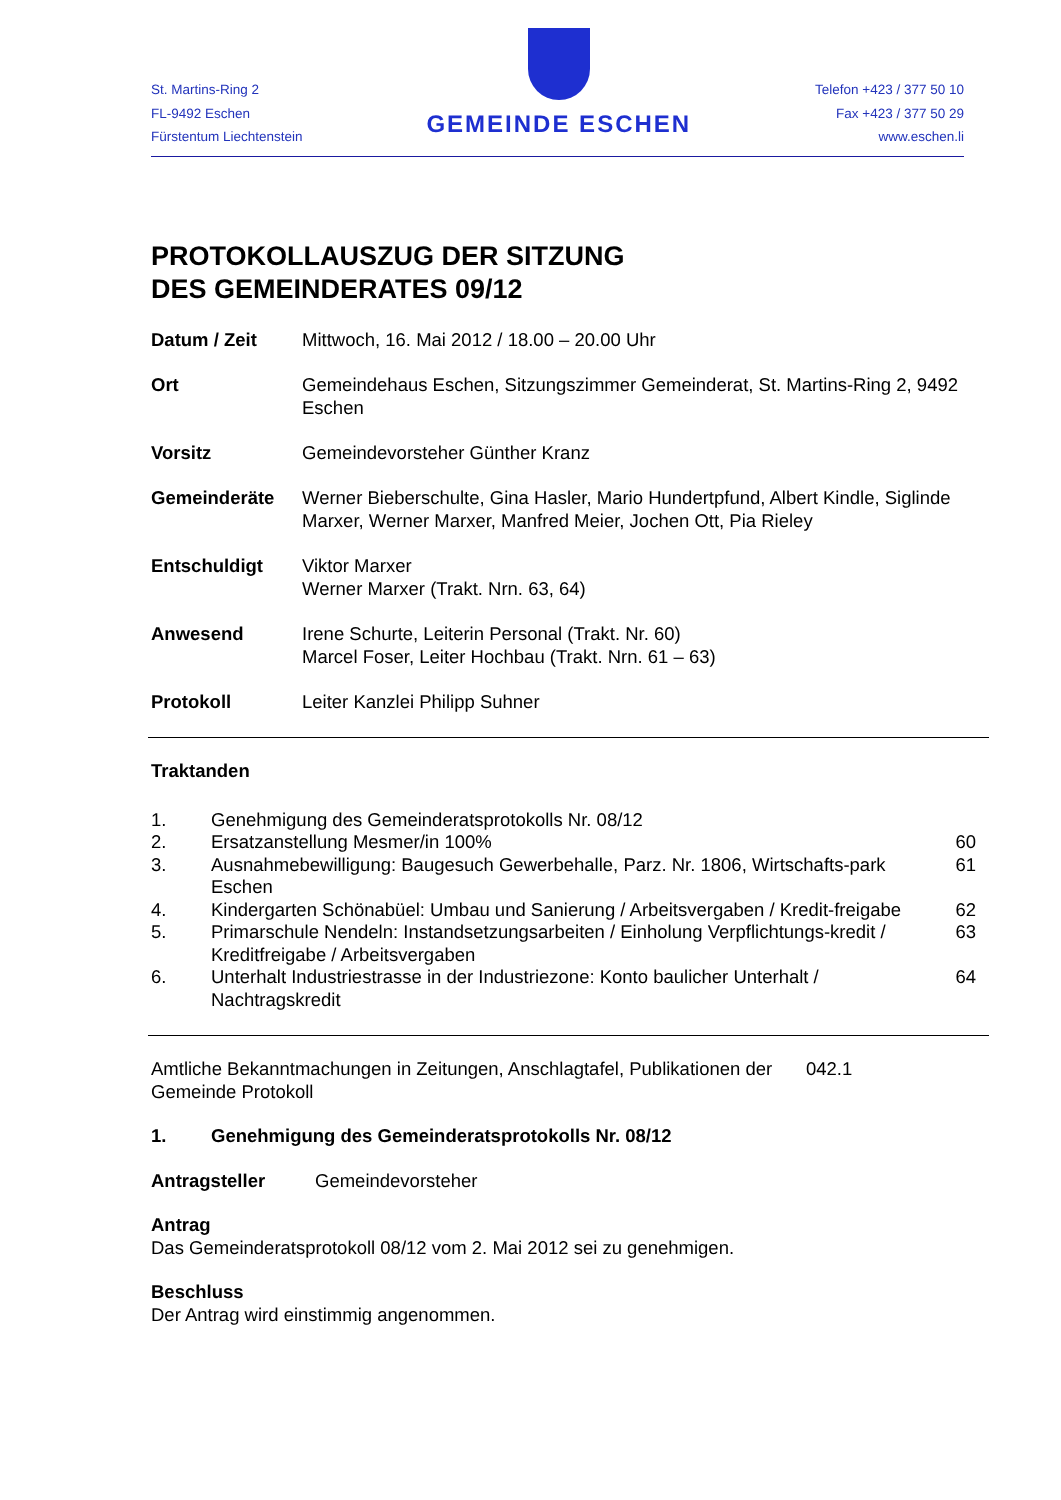St. Martins-Ring 2
FL-9492 Eschen
Fürstentum Liechtenstein
GEMEINDE ESCHEN
Telefon +423 / 377 50 10
Fax +423 / 377 50 29
www.eschen.li
PROTOKOLLAUSZUG DER SITZUNG
DES GEMEINDERATES 09/12
Datum / Zeit Mittwoch, 16. Mai 2012 / 18.00 – 20.00 Uhr
Ort Gemeindehaus Eschen, Sitzungszimmer Gemeinderat, St. Martins-Ring 2, 9492 Eschen
Vorsitz Gemeindevorsteher Günther Kranz
Gemeinderäte Werner Bieberschulte, Gina Hasler, Mario Hundertpfund, Albert Kindle, Siglinde Marxer, Werner Marxer, Manfred Meier, Jochen Ott, Pia Rieley
Entschuldigt Viktor Marxer
Werner Marxer (Trakt. Nrn. 63, 64)
Anwesend Irene Schurte, Leiterin Personal (Trakt. Nr. 60)
Marcel Foser, Leiter Hochbau (Trakt. Nrn. 61 – 63)
Protokoll Leiter Kanzlei Philipp Suhner
Traktanden
| 1. | Genehmigung des Gemeinderatsprotokolls Nr. 08/12 | |
| 2. | Ersatzanstellung Mesmer/in 100% | 60 |
| 3. | Ausnahmebewilligung: Baugesuch Gewerbehalle, Parz. Nr. 1806, Wirtschafts-park Eschen | 61 |
| 4. | Kindergarten Schönabüel: Umbau und Sanierung / Arbeitsvergaben / Kredit-freigabe | 62 |
| 5. | Primarschule Nendeln: Instandsetzungsarbeiten / Einholung Verpflichtungs-kredit / Kreditfreigabe / Arbeitsvergaben | 63 |
| 6. | Unterhalt Industriestrasse in der Industriezone: Konto baulicher Unterhalt / Nachtragskredit | 64 |
Amtliche Bekanntmachungen in Zeitungen, Anschlagtafel, Publikationen der Gemeinde Protokoll
042.1
1. Genehmigung des Gemeinderatsprotokolls Nr. 08/12
Antragsteller Gemeindevorsteher
Antrag
Das Gemeinderatsprotokoll 08/12 vom 2. Mai 2012 sei zu genehmigen.
Beschluss
Der Antrag wird einstimmig angenommen.